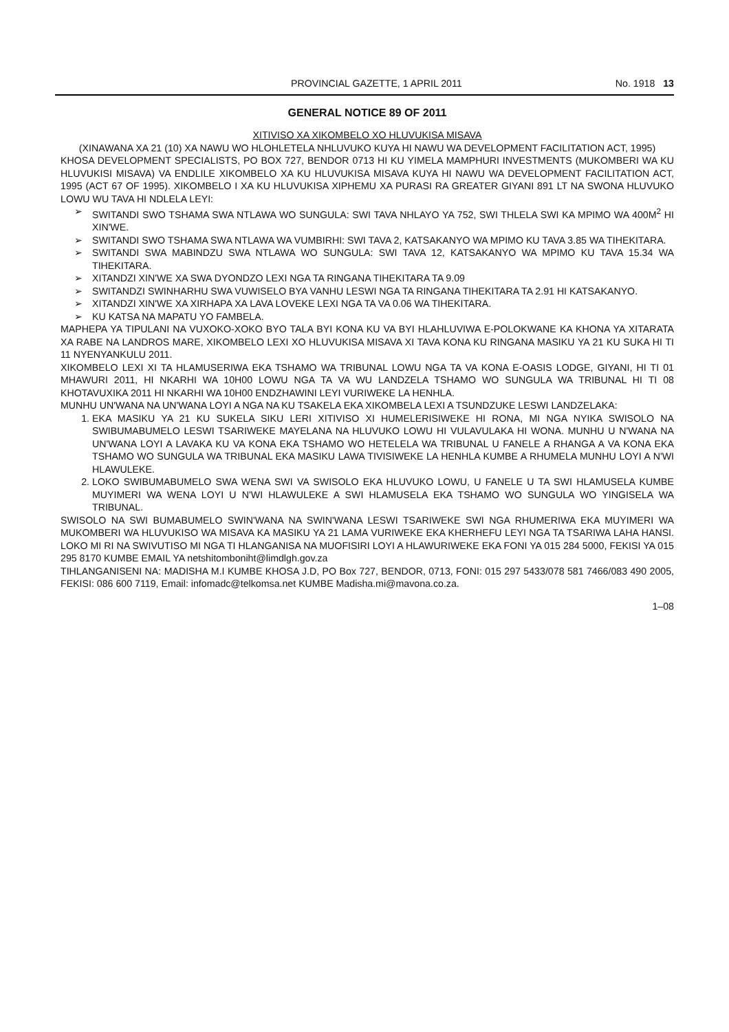PROVINCIAL GAZETTE, 1 APRIL 2011 No. 1918 13
GENERAL NOTICE 89 OF 2011
XITIVISO XA XIKOMBELO XO HLUVUKISA MISAVA
(XINAWANA XA 21 (10) XA NAWU WO HLOHLETELA NHLUVUKO KUYA HI NAWU WA DEVELOPMENT FACILITATION ACT, 1995)
KHOSA DEVELOPMENT SPECIALISTS, PO BOX 727, BENDOR 0713 HI KU YIMELA MAMPHURI INVESTMENTS (MUKOMBERI WA KU HLUVUKISI MISAVA) VA ENDLILE XIKOMBELO XA KU HLUVUKISA MISAVA KUYA HI NAWU WA DEVELOPMENT FACILITATION ACT, 1995 (ACT 67 OF 1995). XIKOMBELO I XA KU HLUVUKISA XIPHEMU XA PURASI RA GREATER GIYANI 891 LT NA SWONA HLUVUKO LOWU WU TAVA HI NDLELA LEYI:
SWITANDI SWO TSHAMA SWA NTLAWA WO SUNGULA: SWI TAVA NHLAYO YA 752, SWI THLELA SWI KA MPIMO WA 400M<sup>2</sup> HI XIN'WE.
SWITANDI SWO TSHAMA SWA NTLAWA WA VUMBIRHI: SWI TAVA 2, KATSAKANYO WA MPIMO KU TAVA 3.85 WA TIHEKITARA.
SWITANDI SWA MABINDZU SWA NTLAWA WO SUNGULA: SWI TAVA 12, KATSAKANYO WA MPIMO KU TAVA 15.34 WA TIHEKITARA.
XITANDZI XIN'WE XA SWA DYONDZO LEXI NGA TA RINGANA TIHEKITARA TA 9.09
SWITANDZI SWINHARHU SWA VUWISELO BYA VANHU LESWI NGA TA RINGANA TIHEKITARA TA 2.91 HI KATSAKANYO.
XITANDZI XIN'WE XA XIRHAPA XA LAVA LOVEKE LEXI NGA TA VA 0.06 WA TIHEKITARA.
KU KATSA NA MAPATU YO FAMBELA.
MAPHEPA YA TIPULANI NA VUXOKO-XOKO BYO TALA BYI KONA KU VA BYI HLAHLUVIWA E-POLOKWANE KA KHONA YA XITARATA XA RABE NA LANDROS MARE, XIKOMBELO LEXI XO HLUVUKISA MISAVA XI TAVA KONA KU RINGANA MASIKU YA 21 KU SUKA HI TI 11 NYENYANKULU 2011.
XIKOMBELO LEXI XI TA HLAMUSERIWA EKA TSHAMO WA TRIBUNAL LOWU NGA TA VA KONA E-OASIS LODGE, GIYANI, HI TI 01 MHAWURI 2011, HI NKARHI WA 10H00 LOWU NGA TA VA WU LANDZELA TSHAMO WO SUNGULA WA TRIBUNAL HI TI 08 KHOTAVUXIKA 2011 HI NKARHI WA 10H00 ENDZHAWINI LEYI VURIWEKE LA HENHLA.
MUNHU UN'WANA NA UN'WANA LOYI A NGA NA KU TSAKELA EKA XIKOMBELA LEXI A TSUNDZUKE LESWI LANDZELAKA:
1. EKA MASIKU YA 21 KU SUKELA SIKU LERI XITIVISO XI HUMELERISIWEKE HI RONA, MI NGA NYIKA SWISOLO NA SWIBUMABUMELO LESWI TSARIWEKE MAYELANA NA HLUVUKO LOWU HI VULAVULAKA HI WONA. MUNHU U N'WANA NA UN'WANA LOYI A LAVAKA KU VA KONA EKA TSHAMO WO HETELELA WA TRIBUNAL U FANELE A RHANGA A VA KONA EKA TSHAMO WO SUNGULA WA TRIBUNAL EKA MASIKU LAWA TIVISIWEKE LA HENHLA KUMBE A RHUMELA MUNHU LOYI A N'WI HLAWULEKE.
2. LOKO SWIBUMABUMELO SWA WENA SWI VA SWISOLO EKA HLUVUKO LOWU, U FANELE U TA SWI HLAMUSELA KUMBE MUYIMERI WA WENA LOYI U N'WI HLAWULEKE A SWI HLAMUSELA EKA TSHAMO WO SUNGULA WO YINGISELA WA TRIBUNAL.
SWISOLO NA SWI BUMABUMELO SWIN'WANA NA SWIN'WANA LESWI TSARIWEKE SWI NGA RHUMERIWA EKA MUYIMERI WA MUKOMBERI WA HLUVUKISO WA MISAVA KA MASIKU YA 21 LAMA VURIWEKE EKA KHERHEFU LEYI NGA TA TSARIWA LAHA HANSI. LOKO MI RI NA SWIVUTISO MI NGA TI HLANGANISA NA MUOFISIRI LOYI A HLAWURIWEKE EKA FONI YA 015 284 5000, FEKISI YA 015 295 8170 KUMBE EMAIL YA netshitomboniht@limdlgh.gov.za
TIHLANGANISENI NA: MADISHA M.I KUMBE KHOSA J.D, PO Box 727, BENDOR, 0713, FONI: 015 297 5433/078 581 7466/083 490 2005, FEKISI: 086 600 7119, Email: infomadc@telkomsa.net KUMBE Madisha.mi@mavona.co.za.
1–08